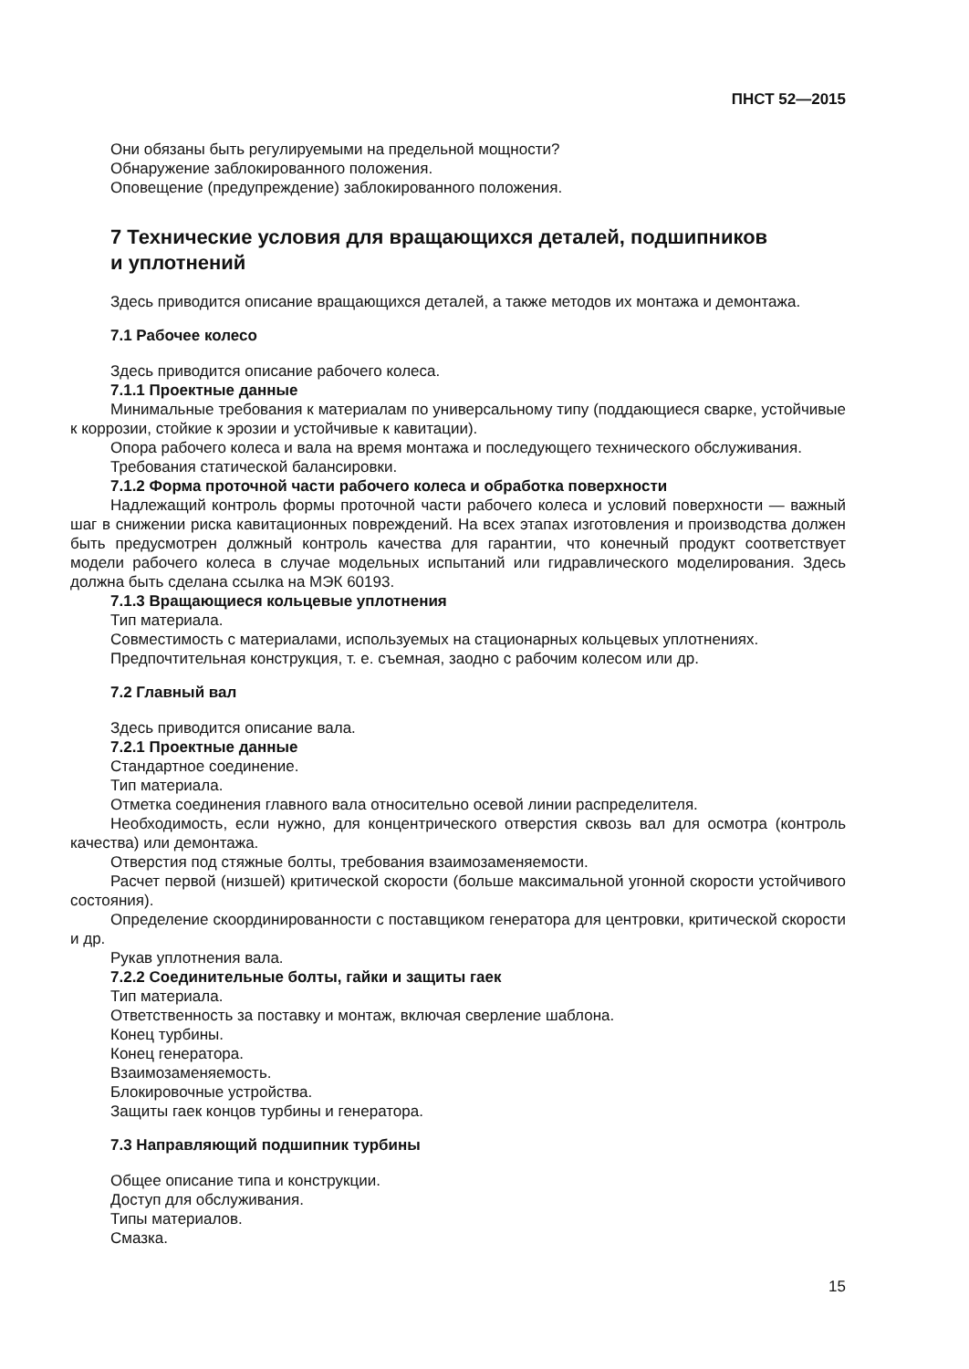ПНСТ 52—2015
Они обязаны быть регулируемыми на предельной мощности?
Обнаружение заблокированного положения.
Оповещение (предупреждение) заблокированного положения.
7 Технические условия для вращающихся деталей, подшипников
и уплотнений
Здесь приводится описание вращающихся деталей, а также методов их монтажа и демонтажа.
7.1 Рабочее колесо
Здесь приводится описание рабочего колеса.
7.1.1 Проектные данные
Минимальные требования к материалам по универсальному типу (поддающиеся сварке, устойчивые к коррозии, стойкие к эрозии и устойчивые к кавитации).
Опора рабочего колеса и вала на время монтажа и последующего технического обслуживания.
Требования статической балансировки.
7.1.2 Форма проточной части рабочего колеса и обработка поверхности
Надлежащий контроль формы проточной части рабочего колеса и условий поверхности — важный шаг в снижении риска кавитационных повреждений. На всех этапах изготовления и производства должен быть предусмотрен должный контроль качества для гарантии, что конечный продукт соответствует модели рабочего колеса в случае модельных испытаний или гидравлического моделирования. Здесь должна быть сделана ссылка на МЭК 60193.
7.1.3 Вращающиеся кольцевые уплотнения
Тип материала.
Совместимость с материалами, используемых на стационарных кольцевых уплотнениях.
Предпочтительная конструкция, т. е. съемная, заодно с рабочим колесом или др.
7.2 Главный вал
Здесь приводится описание вала.
7.2.1 Проектные данные
Стандартное соединение.
Тип материала.
Отметка соединения главного вала относительно осевой линии распределителя.
Необходимость, если нужно, для концентрического отверстия сквозь вал для осмотра (контроль качества) или демонтажа.
Отверстия под стяжные болты, требования взаимозаменяемости.
Расчет первой (низшей) критической скорости (больше максимальной угонной скорости устойчивого состояния).
Определение скоординированности с поставщиком генератора для центровки, критической скорости и др.
Рукав уплотнения вала.
7.2.2 Соединительные болты, гайки и защиты гаек
Тип материала.
Ответственность за поставку и монтаж, включая сверление шаблона.
Конец турбины.
Конец генератора.
Взаимозаменяемость.
Блокировочные устройства.
Защиты гаек концов турбины и генератора.
7.3 Направляющий подшипник турбины
Общее описание типа и конструкции.
Доступ для обслуживания.
Типы материалов.
Смазка.
15